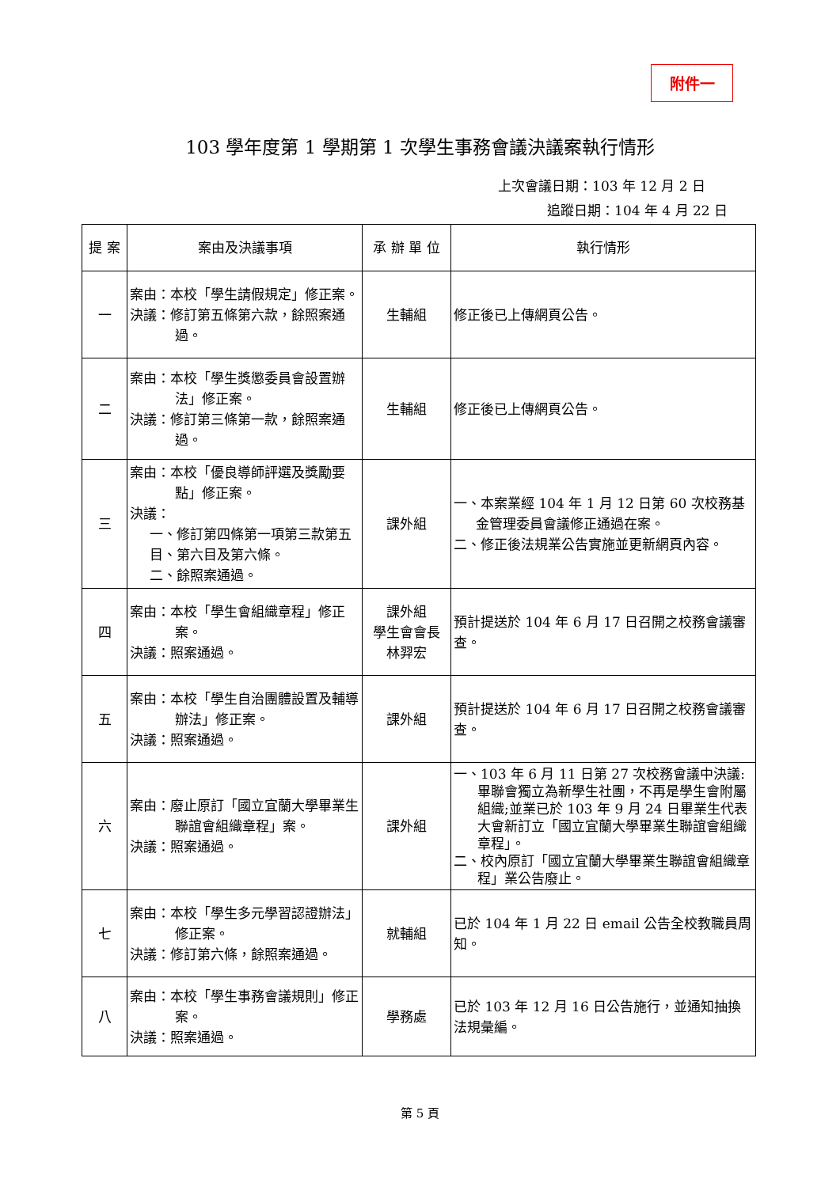附件一
103 學年度第 1 學期第 1 次學生事務會議決議案執行情形
上次會議日期：103 年 12 月 2 日
追蹤日期：104 年 4 月 22 日
| 提 案 | 案由及決議事項 | 承 辦 單 位 | 執行情形 |
| --- | --- | --- | --- |
| 一 | 案由：本校「學生請假規定」修正案。 決議：修訂第五條第六款，餘照案通過。 | 生輔組 | 修正後已上傳網頁公告。 |
| 二 | 案由：本校「學生獎懲委員會設置辦法」修正案。 決議：修訂第三條第一款，餘照案通過。 | 生輔組 | 修正後已上傳網頁公告。 |
| 三 | 案由：本校「優良導師評選及獎勵要點」修正案。 決議： 一、修訂第四條第一項第三款第五目、第六目及第六條。 二、餘照案通過。 | 課外組 | 一、本案業經 104 年 1 月 12 日第 60 次校務基金管理委員會議修正通過在案。 二、修正後法規業公告實施並更新網頁內容。 |
| 四 | 案由：本校「學生會組織章程」修正案。 決議：照案通過。 | 課外組 學生會會長 林羿宏 | 預計提送於 104 年 6 月 17 日召開之校務會議審查。 |
| 五 | 案由：本校「學生自治團體設置及輔導辦法」修正案。 決議：照案通過。 | 課外組 | 預計提送於 104 年 6 月 17 日召開之校務會議審查。 |
| 六 | 案由：廢止原訂「國立宜蘭大學畢業生聯誼會組織章程」案。 決議：照案通過。 | 課外組 | 一、103 年 6 月 11 日第 27 次校務會議中決議:畢聯會獨立為新學生社團，不再是學生會附屬組織;並業已於 103 年 9 月 24 日畢業生代表大會新訂立「國立宜蘭大學畢業生聯誼會組織章程」。 二、校內原訂「國立宜蘭大學畢業生聯誼會組織章程」業公告廢止。 |
| 七 | 案由：本校「學生多元學習認證辦法」修正案。 決議：修訂第六條，餘照案通過。 | 就輔組 | 已於 104 年 1 月 22 日 email 公告全校教職員周知。 |
| 八 | 案由：本校「學生事務會議規則」修正案。 決議：照案通過。 | 學務處 | 已於 103 年 12 月 16 日公告施行，並通知抽換法規彙編。 |
第 5 頁